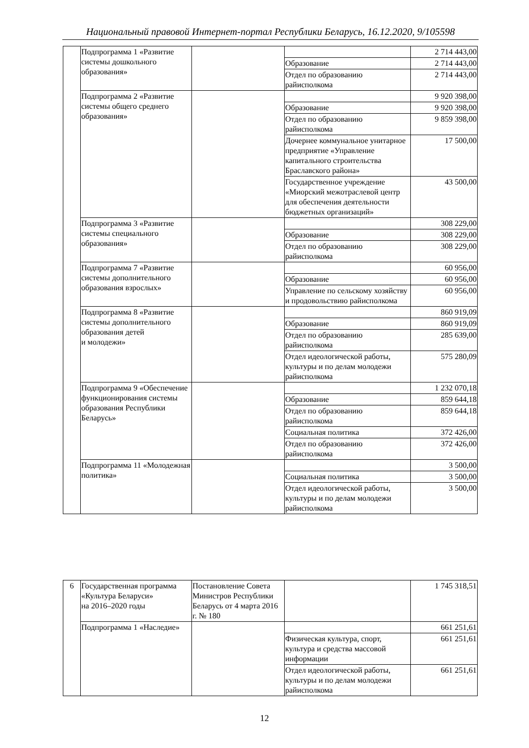Национальный правовой Интернет-портал Республики Беларусь, 16.12.2020, 9/105598
| | Подпрограмма 1 «Развитие системы дошкольного образования» | | | 2 714 443,00 |
| | | | Образование | 2 714 443,00 |
| | | | Отдел по образованию райисполкома | 2 714 443,00 |
| | Подпрограмма 2 «Развитие системы общего среднего образования» | | | 9 920 398,00 |
| | | | Образование | 9 920 398,00 |
| | | | Отдел по образованию райисполкома | 9 859 398,00 |
| | | | Дочернее коммунальное унитарное предприятие «Управление капитального строительства Браславского района» | 17 500,00 |
| | | | Государственное учреждение «Миорский межотраслевой центр для обеспечения деятельности бюджетных организаций» | 43 500,00 |
| | Подпрограмма 3 «Развитие системы специального образования» | | | 308 229,00 |
| | | | Образование | 308 229,00 |
| | | | Отдел по образованию райисполкома | 308 229,00 |
| | Подпрограмма 7 «Развитие системы дополнительного образования взрослых» | | | 60 956,00 |
| | | | Образование | 60 956,00 |
| | | | Управление по сельскому хозяйству и продовольствию райисполкома | 60 956,00 |
| | Подпрограмма 8 «Развитие системы дополнительного образования детей и молодежи» | | | 860 919,09 |
| | | | Образование | 860 919,09 |
| | | | Отдел по образованию райисполкома | 285 639,00 |
| | | | Отдел идеологической работы, культуры и по делам молодежи райисполкома | 575 280,09 |
| | Подпрограмма 9 «Обеспечение функционирования системы образования Республики Беларусь» | | | 1 232 070,18 |
| | | | Образование | 859 644,18 |
| | | | Отдел по образованию райисполкома | 859 644,18 |
| | | | Социальная политика | 372 426,00 |
| | | | Отдел по образованию райисполкома | 372 426,00 |
| | Подпрограмма 11 «Молодежная политика» | | | 3 500,00 |
| | | | Социальная политика | 3 500,00 |
| | | | Отдел идеологической работы, культуры и по делам молодежи райисполкома | 3 500,00 |
| 6 | Государственная программа «Культура Беларуси» на 2016–2020 годы | Постановление Совета Министров Республики Беларусь от 4 марта 2016 г. № 180 | | 1 745 318,51 |
| | Подпрограмма 1 «Наследие» | | | 661 251,61 |
| | | | Физическая культура, спорт, культура и средства массовой информации | 661 251,61 |
| | | | Отдел идеологической работы, культуры и по делам молодежи райисполкома | 661 251,61 |
12